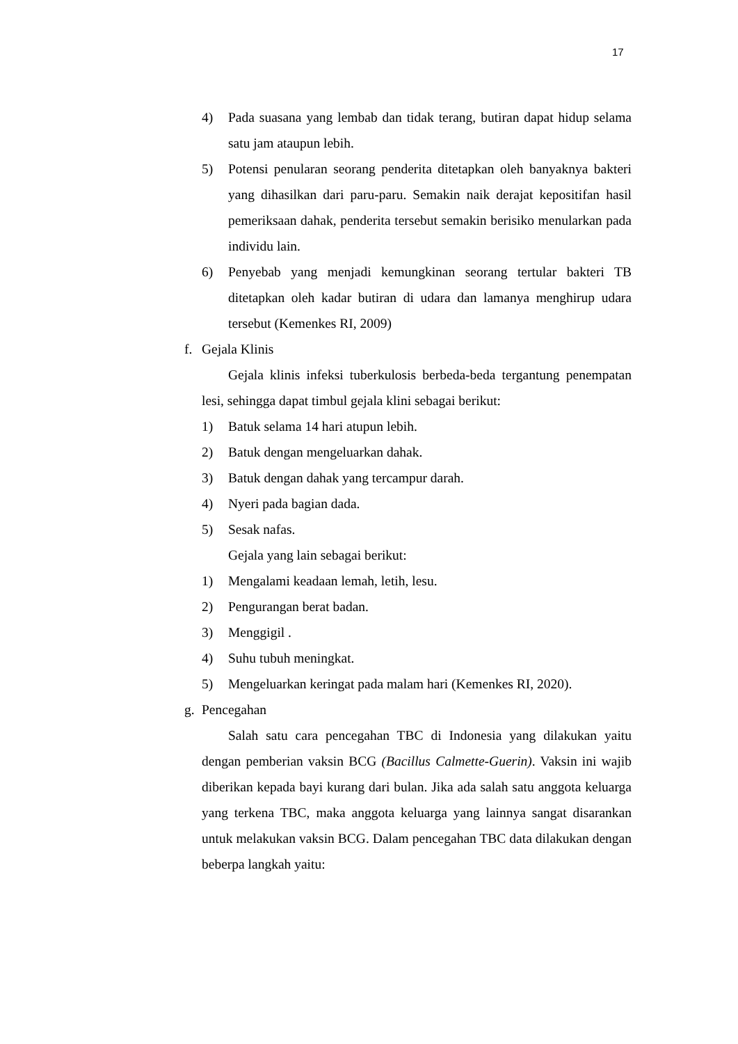17
4) Pada suasana yang lembab dan tidak terang, butiran dapat hidup selama satu jam ataupun lebih.
5) Potensi penularan seorang penderita ditetapkan oleh banyaknya bakteri yang dihasilkan dari paru-paru. Semakin naik derajat kepositifan hasil pemeriksaan dahak, penderita tersebut semakin berisiko menularkan pada individu lain.
6) Penyebab yang menjadi kemungkinan seorang tertular bakteri TB ditetapkan oleh kadar butiran di udara dan lamanya menghirup udara tersebut (Kemenkes RI, 2009)
f. Gejala Klinis
Gejala klinis infeksi tuberkulosis berbeda-beda tergantung penempatan lesi, sehingga dapat timbul gejala klini sebagai berikut:
1) Batuk selama 14 hari atupun lebih.
2) Batuk dengan mengeluarkan dahak.
3) Batuk dengan dahak yang tercampur darah.
4) Nyeri pada bagian dada.
5) Sesak nafas.
Gejala yang lain sebagai berikut:
1) Mengalami keadaan lemah, letih, lesu.
2) Pengurangan berat badan.
3) Menggigil .
4) Suhu tubuh meningkat.
5) Mengeluarkan keringat pada malam hari (Kemenkes RI, 2020).
g. Pencegahan
Salah satu cara pencegahan TBC di Indonesia yang dilakukan yaitu dengan pemberian vaksin BCG (Bacillus Calmette-Guerin). Vaksin ini wajib diberikan kepada bayi kurang dari bulan. Jika ada salah satu anggota keluarga yang terkena TBC, maka anggota keluarga yang lainnya sangat disarankan untuk melakukan vaksin BCG. Dalam pencegahan TBC data dilakukan dengan beberpa langkah yaitu: